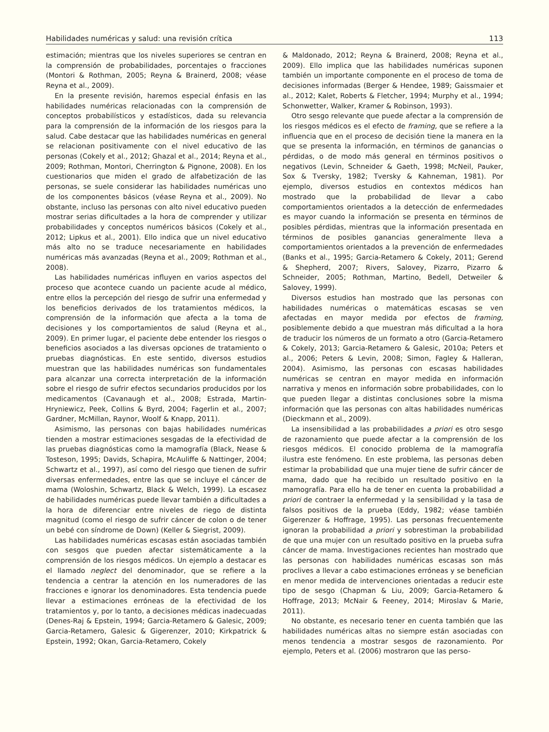Habilidades numéricas y salud: una revisión crítica 113
estimación; mientras que los niveles superiores se centran en la comprensión de probabilidades, porcentajes o fracciones (Montori & Rothman, 2005; Reyna & Brainerd, 2008; véase Reyna et al., 2009).
En la presente revisión, haremos especial énfasis en las habilidades numéricas relacionadas con la comprensión de conceptos probabilísticos y estadísticos, dada su relevancia para la comprensión de la información de los riesgos para la salud. Cabe destacar que las habilidades numéricas en general se relacionan positivamente con el nivel educativo de las personas (Cokely et al., 2012; Ghazal et al., 2014; Reyna et al., 2009; Rothman, Montori, Cherrington & Pignone, 2008). En los cuestionarios que miden el grado de alfabetización de las personas, se suele considerar las habilidades numéricas uno de los componentes básicos (véase Reyna et al., 2009). No obstante, incluso las personas con alto nivel educativo pueden mostrar serias dificultades a la hora de comprender y utilizar probabilidades y conceptos numéricos básicos (Cokely et al., 2012; Lipkus et al., 2001). Ello indica que un nivel educativo más alto no se traduce necesariamente en habilidades numéricas más avanzadas (Reyna et al., 2009; Rothman et al., 2008).
Las habilidades numéricas influyen en varios aspectos del proceso que acontece cuando un paciente acude al médico, entre ellos la percepción del riesgo de sufrir una enfermedad y los beneficios derivados de los tratamientos médicos, la comprensión de la información que afecta a la toma de decisiones y los comportamientos de salud (Reyna et al., 2009). En primer lugar, el paciente debe entender los riesgos o beneficios asociados a las diversas opciones de tratamiento o pruebas diagnósticas. En este sentido, diversos estudios muestran que las habilidades numéricas son fundamentales para alcanzar una correcta interpretación de la información sobre el riesgo de sufrir efectos secundarios producidos por los medicamentos (Cavanaugh et al., 2008; Estrada, Martin-Hryniewicz, Peek, Collins & Byrd, 2004; Fagerlin et al., 2007; Gardner, McMillan, Raynor, Woolf & Knapp, 2011).
Asimismo, las personas con bajas habilidades numéricas tienden a mostrar estimaciones sesgadas de la efectividad de las pruebas diagnósticas como la mamografía (Black, Nease & Tosteson, 1995; Davids, Schapira, McAuliffe & Nattinger, 2004; Schwartz et al., 1997), así como del riesgo que tienen de sufrir diversas enfermedades, entre las que se incluye el cáncer de mama (Woloshin, Schwartz, Black & Welch, 1999). La escasez de habilidades numéricas puede llevar también a dificultades a la hora de diferenciar entre niveles de riego de distinta magnitud (como el riesgo de sufrir cáncer de colon o de tener un bebé con síndrome de Down) (Keller & Siegrist, 2009).
Las habilidades numéricas escasas están asociadas también con sesgos que pueden afectar sistemáticamente a la comprensión de los riesgos médicos. Un ejemplo a destacar es el llamado neglect del denominador, que se refiere a la tendencia a centrar la atención en los numeradores de las fracciones e ignorar los denominadores. Esta tendencia puede llevar a estimaciones erróneas de la efectividad de los tratamientos y, por lo tanto, a decisiones médicas inadecuadas (Denes-Raj & Epstein, 1994; Garcia-Retamero & Galesic, 2009; Garcia-Retamero, Galesic & Gigerenzer, 2010; Kirkpatrick & Epstein, 1992; Okan, Garcia-Retamero, Cokely
& Maldonado, 2012; Reyna & Brainerd, 2008; Reyna et al., 2009). Ello implica que las habilidades numéricas suponen también un importante componente en el proceso de toma de decisiones informadas (Berger & Hendee, 1989; Gaissmaier et al., 2012; Kalet, Roberts & Fletcher, 1994; Murphy et al., 1994; Schonwetter, Walker, Kramer & Robinson, 1993).
Otro sesgo relevante que puede afectar a la comprensión de los riesgos médicos es el efecto de framing, que se refiere a la influencia que en el proceso de decisión tiene la manera en la que se presenta la información, en términos de ganancias o pérdidas, o de modo más general en términos positivos o negativos (Levin, Schneider & Gaeth, 1998; McNeil, Pauker, Sox & Tversky, 1982; Tversky & Kahneman, 1981). Por ejemplo, diversos estudios en contextos médicos han mostrado que la probabilidad de llevar a cabo comportamientos orientados a la detección de enfermedades es mayor cuando la información se presenta en términos de posibles pérdidas, mientras que la información presentada en términos de posibles ganancias generalmente lleva a comportamientos orientados a la prevención de enfermedades (Banks et al., 1995; Garcia-Retamero & Cokely, 2011; Gerend & Shepherd, 2007; Rivers, Salovey, Pizarro, Pizarro & Schneider, 2005; Rothman, Martino, Bedell, Detweiler & Salovey, 1999).
Diversos estudios han mostrado que las personas con habilidades numéricas o matemáticas escasas se ven afectadas en mayor medida por efectos de framing, posiblemente debido a que muestran más dificultad a la hora de traducir los números de un formato a otro (Garcia-Retamero & Cokely, 2013; Garcia-Retamero & Galesic, 2010a; Peters et al., 2006; Peters & Levin, 2008; Simon, Fagley & Halleran, 2004). Asimismo, las personas con escasas habilidades numéricas se centran en mayor medida en información narrativa y menos en información sobre probabilidades, con lo que pueden llegar a distintas conclusiones sobre la misma información que las personas con altas habilidades numéricas (Dieckmann et al., 2009).
La insensibilidad a las probabilidades a priori es otro sesgo de razonamiento que puede afectar a la comprensión de los riesgos médicos. El conocido problema de la mamografía ilustra este fenómeno. En este problema, las personas deben estimar la probabilidad que una mujer tiene de sufrir cáncer de mama, dado que ha recibido un resultado positivo en la mamografía. Para ello ha de tener en cuenta la probabilidad a priori de contraer la enfermedad y la sensibilidad y la tasa de falsos positivos de la prueba (Eddy, 1982; véase también Gigerenzer & Hoffrage, 1995). Las personas frecuentemente ignoran la probabilidad a priori y sobrestiman la probabilidad de que una mujer con un resultado positivo en la prueba sufra cáncer de mama. Investigaciones recientes han mostrado que las personas con habilidades numéricas escasas son más proclives a llevar a cabo estimaciones erróneas y se benefician en menor medida de intervenciones orientadas a reducir este tipo de sesgo (Chapman & Liu, 2009; Garcia-Retamero & Hoffrage, 2013; McNair & Feeney, 2014; Miroslav & Marie, 2011).
No obstante, es necesario tener en cuenta también que las habilidades numéricas altas no siempre están asociadas con menos tendencia a mostrar sesgos de razonamiento. Por ejemplo, Peters et al. (2006) mostraron que las perso-